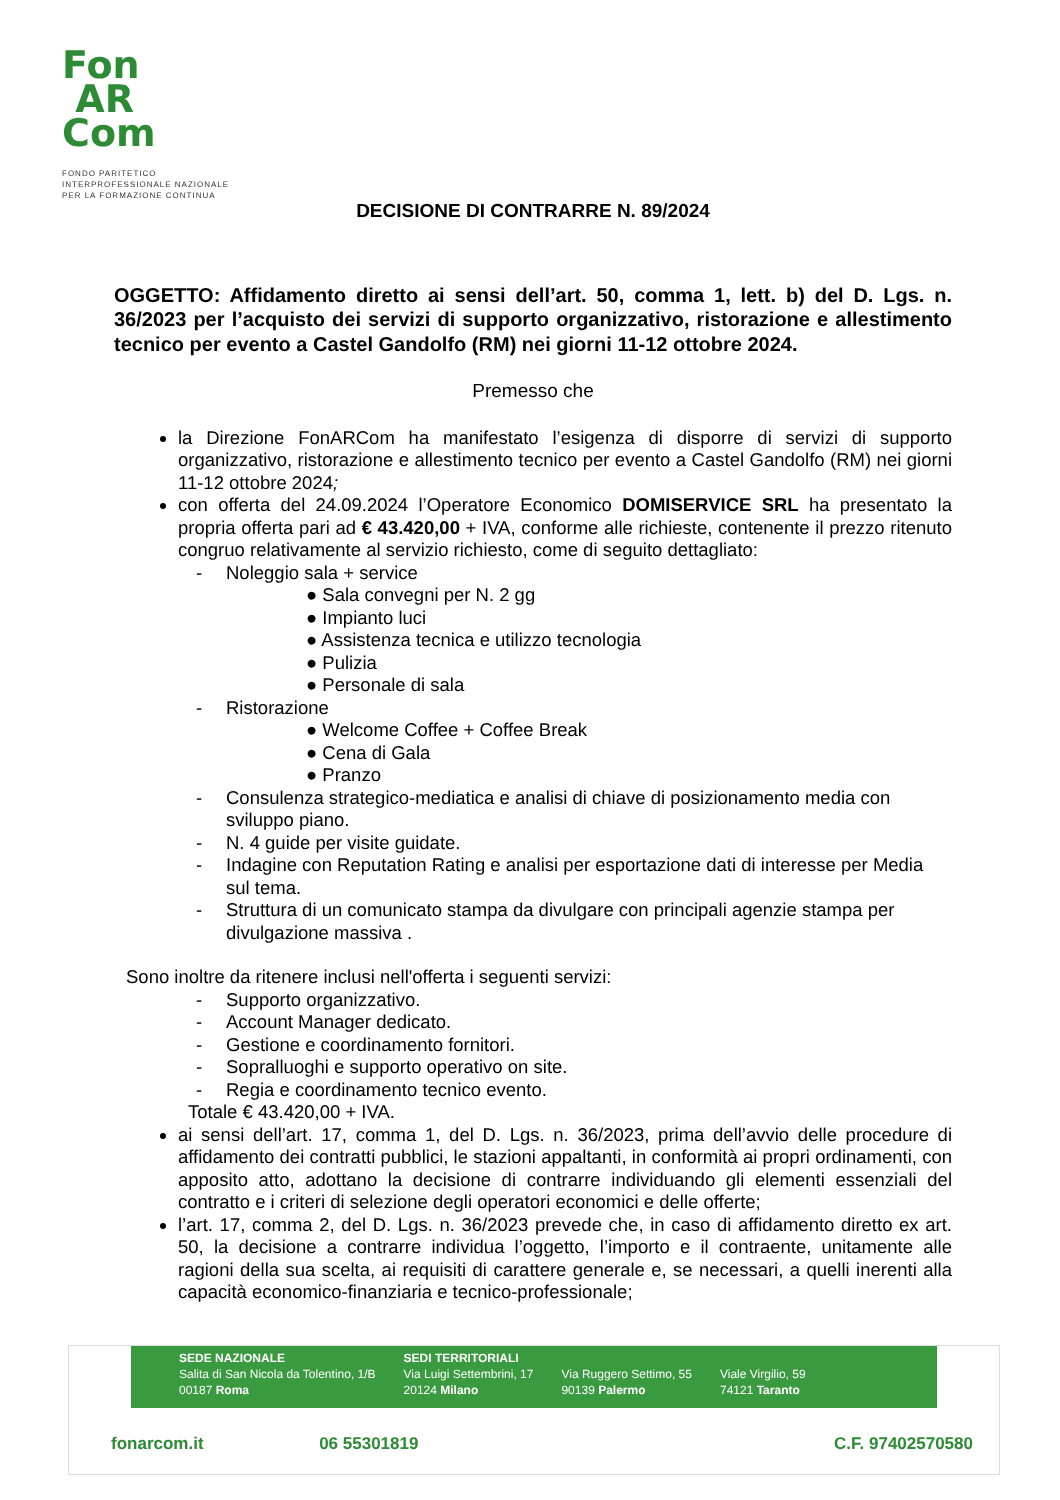Fon
AR
Com
FONDO PARITETICO
INTERPROFESSIONALE NAZIONALE
PER LA FORMAZIONE CONTINUA
DECISIONE DI CONTRARRE N. 89/2024
OGGETTO: Affidamento diretto ai sensi dell’art. 50, comma 1, lett. b) del D. Lgs. n. 36/2023 per l’acquisto dei servizi di supporto organizzativo, ristorazione e allestimento tecnico per evento a Castel Gandolfo (RM) nei giorni 11-12 ottobre 2024.
Premesso che
la Direzione FonARCom ha manifestato l’esigenza di disporre di servizi di supporto organizzativo, ristorazione e allestimento tecnico per evento a Castel Gandolfo (RM) nei giorni 11-12 ottobre 2024;
con offerta del 24.09.2024 l’Operatore Economico DOMISERVICE SRL ha presentato la propria offerta pari ad € 43.420,00 + IVA, conforme alle richieste, contenente il prezzo ritenuto congruo relativamente al servizio richiesto, come di seguito dettagliato:
- Noleggio sala + service
● Sala convegni per N. 2 gg
● Impianto luci
● Assistenza tecnica e utilizzo tecnologia
● Pulizia
● Personale di sala
- Ristorazione
● Welcome Coffee + Coffee Break
● Cena di Gala
● Pranzo
- Consulenza strategico-mediatica e analisi di chiave di posizionamento media con sviluppo piano.
- N. 4 guide per visite guidate.
- Indagine con Reputation Rating e analisi per esportazione dati di interesse per Media sul tema.
- Struttura di un comunicato stampa da divulgare con principali agenzie stampa per divulgazione massiva .
Sono inoltre da ritenere inclusi nell'offerta i seguenti servizi:
- Supporto organizzativo.
- Account Manager dedicato.
- Gestione e coordinamento fornitori.
- Sopralluoghi e supporto operativo on site.
- Regia e coordinamento tecnico evento.
Totale € 43.420,00 + IVA.
ai sensi dell’art. 17, comma 1, del D. Lgs. n. 36/2023, prima dell’avvio delle procedure di affidamento dei contratti pubblici, le stazioni appaltanti, in conformità ai propri ordinamenti, con apposito atto, adottano la decisione di contrarre individuando gli elementi essenziali del contratto e i criteri di selezione degli operatori economici e delle offerte;
l’art. 17, comma 2, del D. Lgs. n. 36/2023 prevede che, in caso di affidamento diretto ex art. 50, la decisione a contrarre individua l’oggetto, l’importo e il contraente, unitamente alle ragioni della sua scelta, ai requisiti di carattere generale e, se necessari, a quelli inerenti alla capacità economico-finanziaria e tecnico-professionale;
SEDE NAZIONALE
Salita di San Nicola da Tolentino, 1/B
00187 Roma
SEDI TERRITORIALI
Via Luigi Settembrini, 17
20124 Milano
Via Ruggero Settimo, 55
90139 Palermo
Viale Virgilio, 59
74121 Taranto
fonarcom.it 06 55301819 C.F. 97402570580